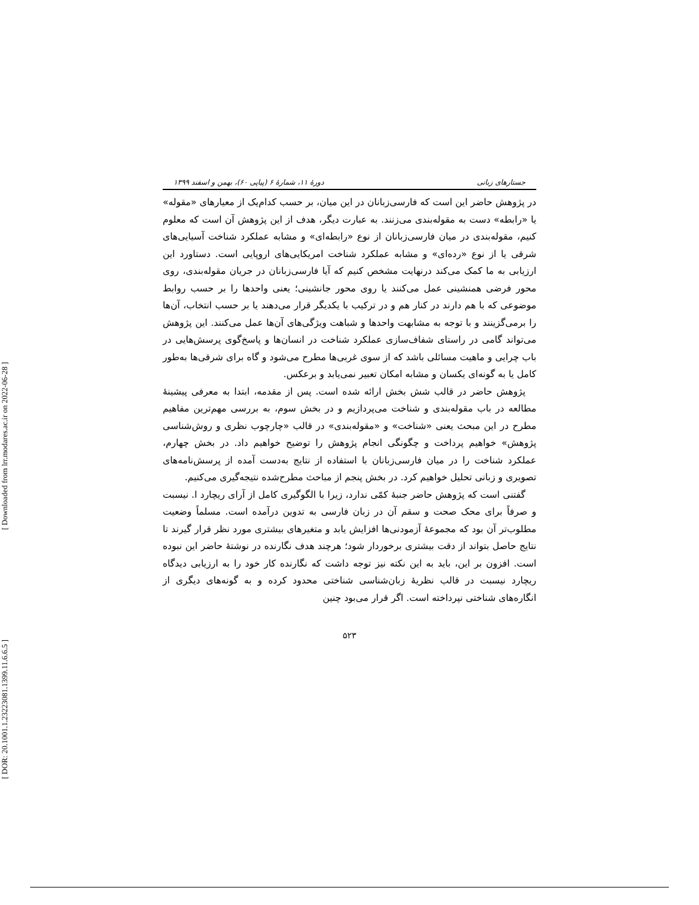[ Downloaded from lrr.modares.ac.ir on 2022-06-28 ]
[ DOR: 20.1001.1.23223081.1399.11.6.6.5 ]
جستارهای زبانی دورهٔ ۱۱، شمارهٔ ۶ (پیاپی ۶۰)، بهمن و اسفند ۱۳۹۹
در پژوهش حاضر این است که فارسی‌زبانان در این میان، بر حسب کدام‌یک از معیارهای «مقوله» یا «رابطه» دست به مقوله‌بندی می‌زنند. به عبارت دیگر، هدف از این پژوهش آن است که معلوم کنیم، مقوله‌بندی در میان فارسی‌زبانان از نوع «رابطه‌ای» و مشابه عملکرد شناخت آسیایی‌های شرقی یا از نوع «رده‌ای» و مشابه عملکرد شناخت امریکایی‌های اروپایی است. دستاورد این ارزیابی به ما کمک می‌کند درنهایت مشخص کنیم که آیا فارسی‌زبانان در جریان مقوله‌بندی، روی محور فرضی همنشینی عمل می‌کنند یا روی محور جانشینی؛ یعنی واحدها را بر حسب روابط موضوعی که با هم دارند در کنار هم و در ترکیب با یکدیگر قرار می‌دهند یا بر حسب انتخاب، آن‌ها را برمی‌گزینند و با توجه به مشابهت واحدها و شباهت ویژگی‌های آن‌ها عمل می‌کنند. این پژوهش می‌تواند گامی در راستای شفاف‌سازی عملکرد شناخت در انسان‌ها و پاسخ‌گوی پرسش‌هایی در باب چرایی و ماهیت مسائلی باشد که از سوی غربی‌ها مطرح می‌شود و گاه برای شرقی‌ها به‌طور کامل یا به گونه‌ای یکسان و مشابه امکان تعبیر نمی‌یابد و برعکس.
پژوهش حاضر در قالب شش بخش ارائه شده است. پس از مقدمه، ابتدا به معرفی پیشینهٔ مطالعه در باب مقوله‌بندی و شناخت می‌پردازیم و در بخش سوم، به بررسی مهم‌ترین مفاهیم مطرح در این مبحث یعنی «شناخت» و «مقوله‌بندی» در قالب «چارچوب نظری و روش‌شناسی پژوهش» خواهیم پرداخت و چگونگی انجام پژوهش را توضیح خواهیم داد. در بخش چهارم، عملکرد شناخت را در میان فارسی‌زبانان با استفاده از نتایج به‌دست آمده از پرسش‌نامه‌های تصویری و زبانی تحلیل خواهیم کرد. در بخش پنجم از مباحث مطرح‌شده نتیجه‌گیری می‌کنیم.
گفتنی است که پژوهش حاضر جنبهٔ کمّی ندارد، زیرا با الگوگیری کامل از آرای ریچارد ا. نیسبت و صرفاً برای محک صحت و سقم آن در زبان فارسی به تدوین درآمده است. مسلماً وضعیت مطلوب‌تر آن بود که مجموعهٔ آزمودنی‌ها افزایش یابد و متغیرهای بیشتری مورد نظر قرار گیرند تا نتایج حاصل بتواند از دقت بیشتری برخوردار شود؛ هرچند هدف نگارنده در نوشتهٔ حاضر این نبوده است. افزون بر این، باید به این نکته نیز توجه داشت که نگارنده کار خود را به ارزیابی دیدگاه ریچارد نیسبت در قالب نظریهٔ زبان‌شناسی شناختی محدود کرده و به گونه‌های دیگری از انگاره‌های شناختی نپرداخته است. اگر قرار می‌بود چنین
۵۲۳